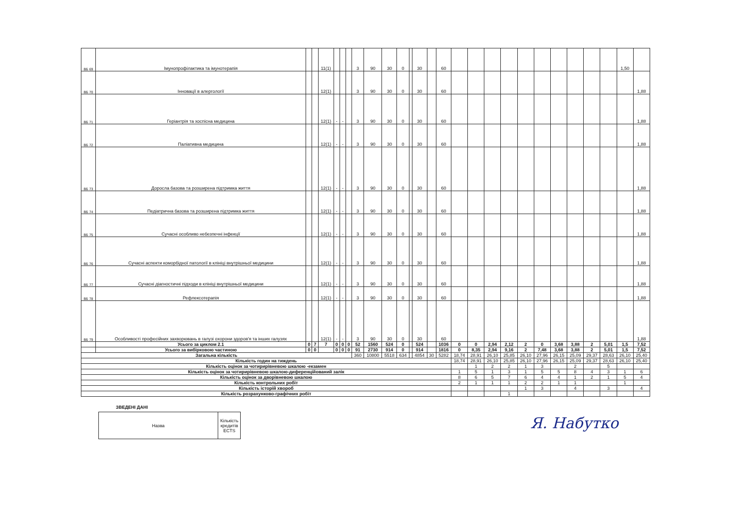| ВБ 69 | Імунопрофілактика та імунотерапія | | | 11(1) | | | | 3 | 90 | 30 | 0 | | 30 | | 60 | | | | | | | | | | | 1,50 | |
| ВБ 70 | Інновації в алергології | | | 12(1) | | | | 3 | 90 | 30 | 0 | | 30 | | 60 | | | | | | | | | | | | 1,88 |
| ВБ 71 | Геріантрія та хоспісна медицина | | | 12(1) | - | - | | 3 | 90 | 30 | 0 | | 30 | | 60 | | | | | | | | | | | | 1,88 |
| ВБ 72 | Паліативна медицина | | | 12(1) | - | - | | 3 | 90 | 30 | 0 | | 30 | | 60 | | | | | | | | | | | | 1,88 |
| ВБ 73 | Доросла базова та розширена підтримка життя | | | 12(1) | - | - | | 3 | 90 | 30 | 0 | | 30 | | 60 | | | | | | | | | | | | 1,88 |
| ВБ 74 | Педіатрична базова та розширена підтримка життя | | | 12(1) | - | - | | 3 | 90 | 30 | 0 | | 30 | | 60 | | | | | | | | | | | | 1,88 |
| ВБ 75 | Сучасні особливо небезпечні інфекції | | | 12(1) | - | - | | 3 | 90 | 30 | 0 | | 30 | | 60 | | | | | | | | | | | | 1,88 |
| ВБ 76 | Сучасні аспекти коморбідної патології в клініці внутрішньої медицини | | | 12(1) | - | - | | 3 | 90 | 30 | 0 | | 30 | | 60 | | | | | | | | | | | | 1,88 |
| ВБ 77 | Сучасні діагностичні підходи в клініці внутрішньої медицини | | | 12(1) | - | - | | 3 | 90 | 30 | 0 | | 30 | | 60 | | | | | | | | | | | | 1,88 |
| ВБ 78 | Рефлексотерапія | | | 12(1) | - | - | | 3 | 90 | 30 | 0 | | 30 | | 60 | | | | | | | | | | | | 1,88 |
| ВБ 79 | Особливості професійних захворювань в галузі охорони здоров'я та інших галузях | | | 12(1) | - | - | | 3 | 90 | 30 | 0 | | 30 | | 60 | | | | | | | | | | | | 1,88 |
| | Усього за циклом 2.1 | 0 | 7 | 7 | 0 | 0 | 0 | 52 | 1560 | 524 | 0 | | 524 | | 1036 | 0 | 0 | 2,94 | 2,12 | 2 | 0 | 3,68 | 3,88 | 2 | 5,01 | 1,5 | 7,52 |
| | Усього за вибірковою частиною | 0 | 0 | | 0 | 0 | 0 | 91 | 2730 | 914 | 0 | | 914 | | 1816 | 0 | 8,35 | 2,94 | 9,16 | 2 | 7,48 | 3,68 | 3,88 | 2 | 5,01 | 1,5 | 7,52 |
| Загальна кількість | | | | | | | | 360 | 10800 | 5518 | 634 | | 4854 | 30 | 5282 | 18,74 | 28,91 | 26,10 | 25,85 | 26,10 | 27,96 | 26,15 | 25,09 | 29,37 | 28,63 | 26,10 | 25,40 |
| Кількість годин на тиждень | | | | | | | | | | | | | | | | 18,74 | 28,91 | 26,10 | 25,85 | 26,10 | 27,96 | 26,15 | 25,09 | 29,37 | 28,63 | 26,10 | 25,40 |
| Кількість оцінок за чотирирівневою шкалою -екзамен | | | | | | | | | | | | | | | | | 1 | 2 | 2 | 1 | 3 | | 2 | | 5 | | |
| Кількість оцінок за чотирирівневою шкалою-диференційований залік | | | | | | | | | | | | | | | | 1 | 5 | 1 | 3 | 1 | 5 | 5 | 8 | 4 | 3 | 1 | 6 |
| Кількість оцінок за дворівневою шкалою | | | | | | | | | | | | | | | | 8 | 6 | 5 | 7 | 6 | 4 | 4 | 1 | 2 | 1 | 5 | 4 |
| Кількість контрольних робіт | | | | | | | | | | | | | | | | 2 | 1 | 1 | 1 | 2 | 2 | 1 | 1 | | | 1 | |
| Кількість історій хвороб | | | | | | | | | | | | | | | | | | | | 1 | 3 | | 4 | | 3 | | 4 |
| Кількість розрахунково-графічних робіт | | | | | | | | | | | | | | | | | | | 1 | | | | | | | | |
ЗВЕДЕНІ ДАНІ
| Назва | Кількість кредитів ECTS |
Я. Набутко